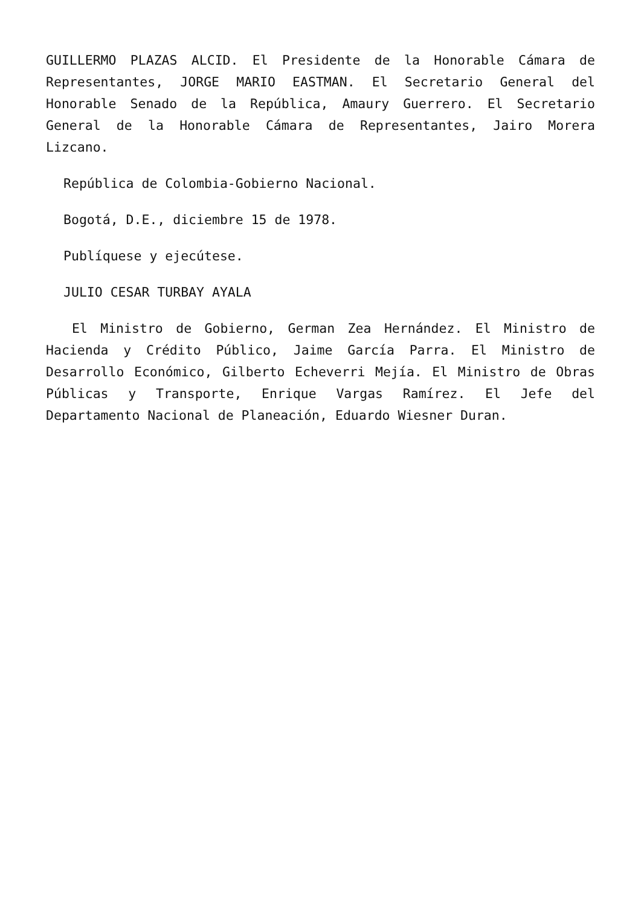GUILLERMO PLAZAS ALCID. El Presidente de la Honorable Cámara de Representantes, JORGE MARIO EASTMAN. El Secretario General del Honorable Senado de la República, Amaury Guerrero. El Secretario General de la Honorable Cámara de Representantes, Jairo Morera Lizcano.
República de Colombia-Gobierno Nacional.
Bogotá, D.E., diciembre 15 de 1978.
Publíquese y ejecútese.
JULIO CESAR TURBAY AYALA
El Ministro de Gobierno, German Zea Hernández. El Ministro de Hacienda y Crédito Público, Jaime García Parra. El Ministro de Desarrollo Económico, Gilberto Echeverri Mejía. El Ministro de Obras Públicas y Transporte, Enrique Vargas Ramírez. El Jefe del Departamento Nacional de Planeación, Eduardo Wiesner Duran.